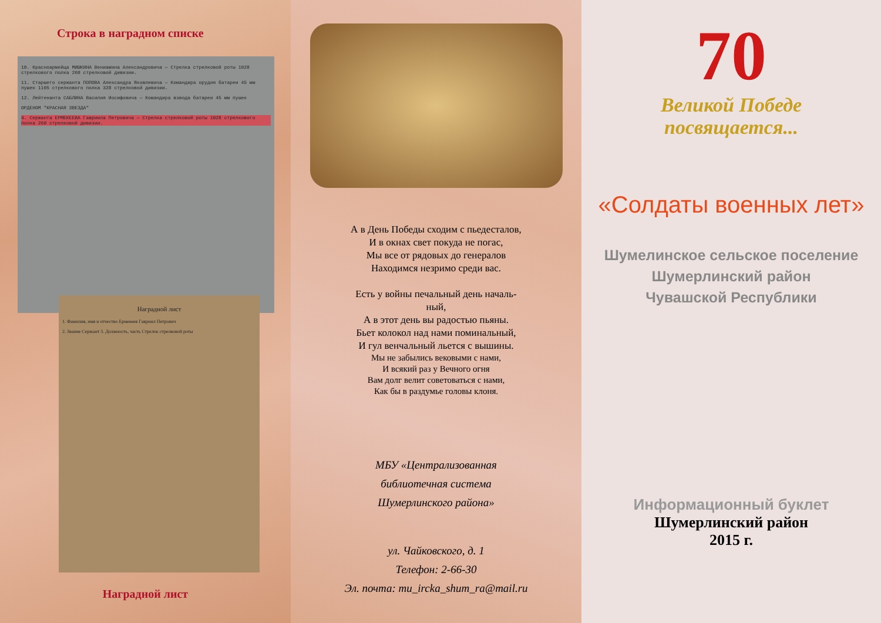Строка в наградном списке
10. Красноармейца МИШКИНА Вениамина Александровича — Стрелка стрелковой роты 1028 стрелкового полка 260 стрелковой дивизии.
11. Старшего сержанта ПОПОВА Александра Яковлевича — Командира орудия батареи 45 мм пушек 1105 стрелкового полка 328 стрелковой дивизии.
12. Лейтенанта САБЛИНА Василия Иосифовича — Командира взвода батареи 45 мм пушек
ОРДЕНОМ "КРАСНАЯ ЗВЕЗДА"
4. Сержанта ЕРМЕКЕЕВА Гавриила Петровича — Стрелка стрелковой роты 1028 стрелкового полка 260 стрелковой дивизии.
Наградной лист
1. Фамилия, имя и отчество Ермекеев Гавриил Петрович
2. Звание Сержант 3. Должность, часть Стрелок стрелковой роты
Наградной лист
А в День Победы сходим с пьедесталов,
И в окнах свет покуда не погас,
Мы все от рядовых до генералов
Находимся незримо среди вас.
Есть у войны печальный день началь-
ный,
А в этот день вы радостью пьяны.
Бьет колокол над нами поминальный,
И гул венчальный льется с вышины.
Мы не забылись вековыми с нами,
И всякий раз у Вечного огня
Вам долг велит советоваться с нами,
Как бы в раздумье головы клоня.
МБУ «Централизованная
библиотечная система
Шумерлинского района»
ул. Чайковского, д. 1
Телефон: 2-66-30
Эл. почта: mu_ircka_shum_ra@mail.ru
70
Великой Победе
посвящается...
«Солдаты военных лет»
Шумелинское сельское поселение
Шумерлинский район
Чувашской Республики
Информационный буклет
Шумерлинский район
2015 г.